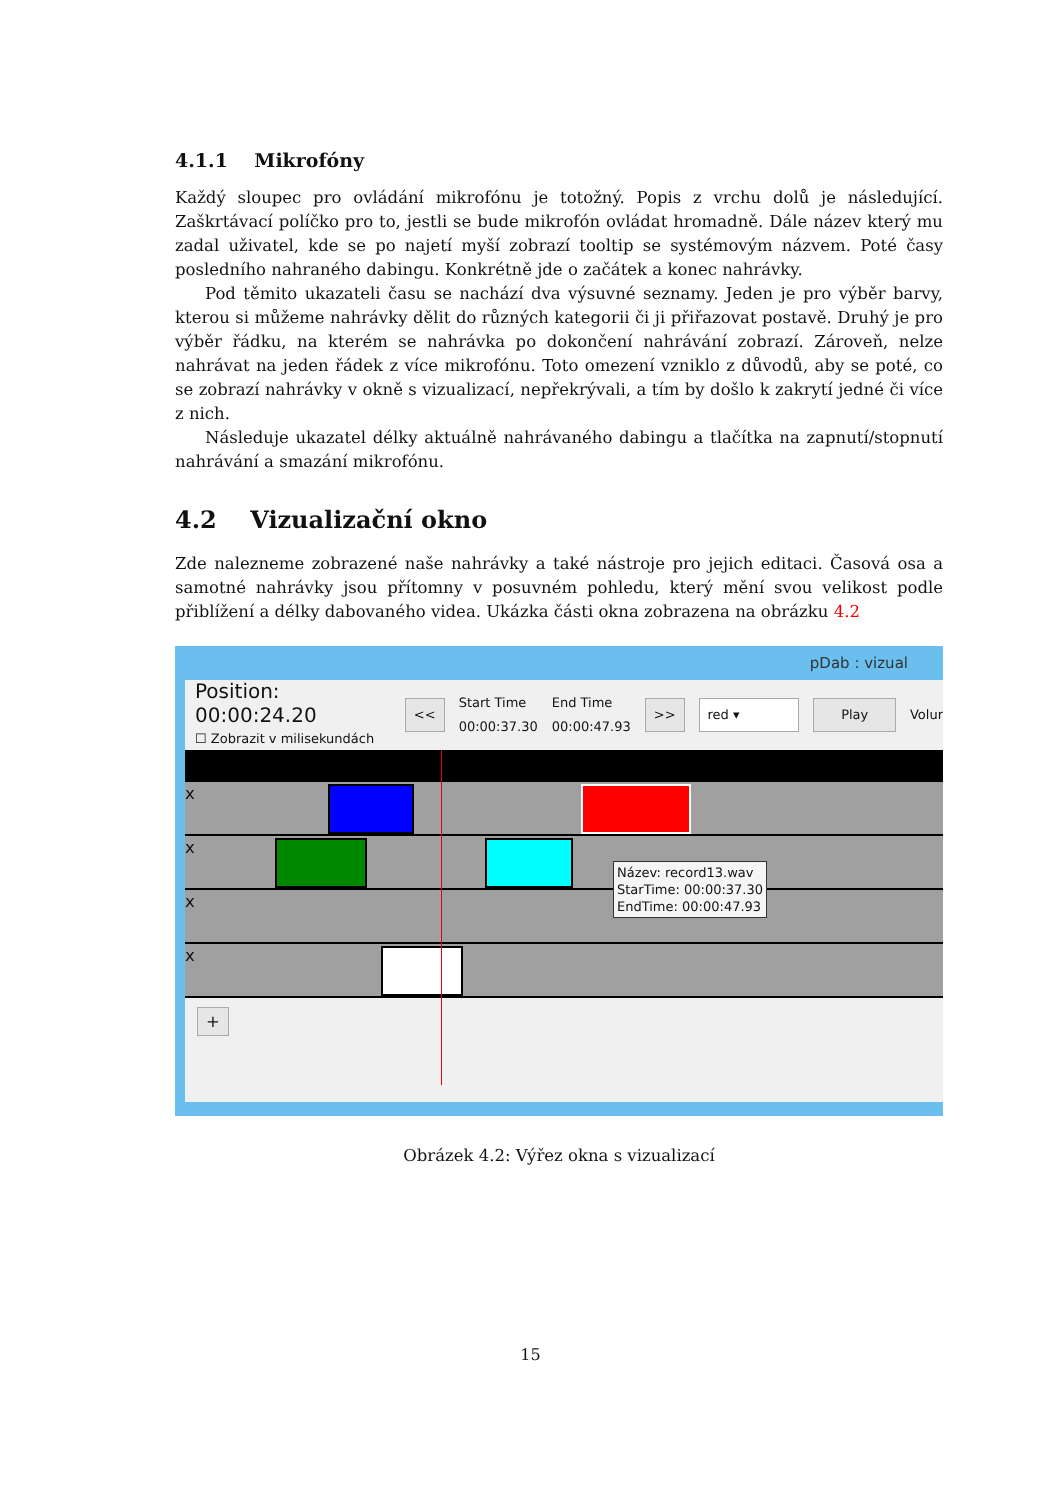4.1.1 Mikrofóny
Každý sloupec pro ovládání mikrofónu je totožný. Popis z vrchu dolů je následující. Zaškrtávací políčko pro to, jestli se bude mikrofón ovládat hromadně. Dále název který mu zadal uživatel, kde se po najetí myší zobrazí tooltip se systémovým názvem. Poté časy posledního nahraného dabingu. Konkrétně jde o začátek a konec nahrávky.
Pod těmito ukazateli času se nachází dva výsuvné seznamy. Jeden je pro výběr barvy, kterou si můžeme nahrávky dělit do různých kategorii či ji přiřazovat postavě. Druhý je pro výběr řádku, na kterém se nahrávka po dokončení nahrávání zobrazí. Zároveň, nelze nahrávat na jeden řádek z více mikrofónu. Toto omezení vzniklo z důvodů, aby se poté, co se zobrazí nahrávky v okně s vizualizací, nepřekrývali, a tím by došlo k zakrytí jedné či více z nich.
Následuje ukazatel délky aktuálně nahrávaného dabingu a tlačítka na zapnutí/stopnutí nahrávání a smazání mikrofónu.
4.2 Vizualizační okno
Zde nalezneme zobrazené naše nahrávky a také nástroje pro jejich editaci. Časová osa a samotné nahrávky jsou přítomny v posuvném pohledu, který mění svou velikost podle přiblížení a délky dabovaného videa. Ukázka části okna zobrazena na obrázku 4.2
pDab : vizual
Position: 00:00:24.20
☐ Zobrazit v milisekundách
<<
Start Time
00:00:37.30
End Time
00:00:47.93
>> red ▾ Play Volur
x
x
x
x
+
Název: record13.wav
StarTime: 00:00:37.30
EndTime: 00:00:47.93
Obrázek 4.2: Výřez okna s vizualizací
15